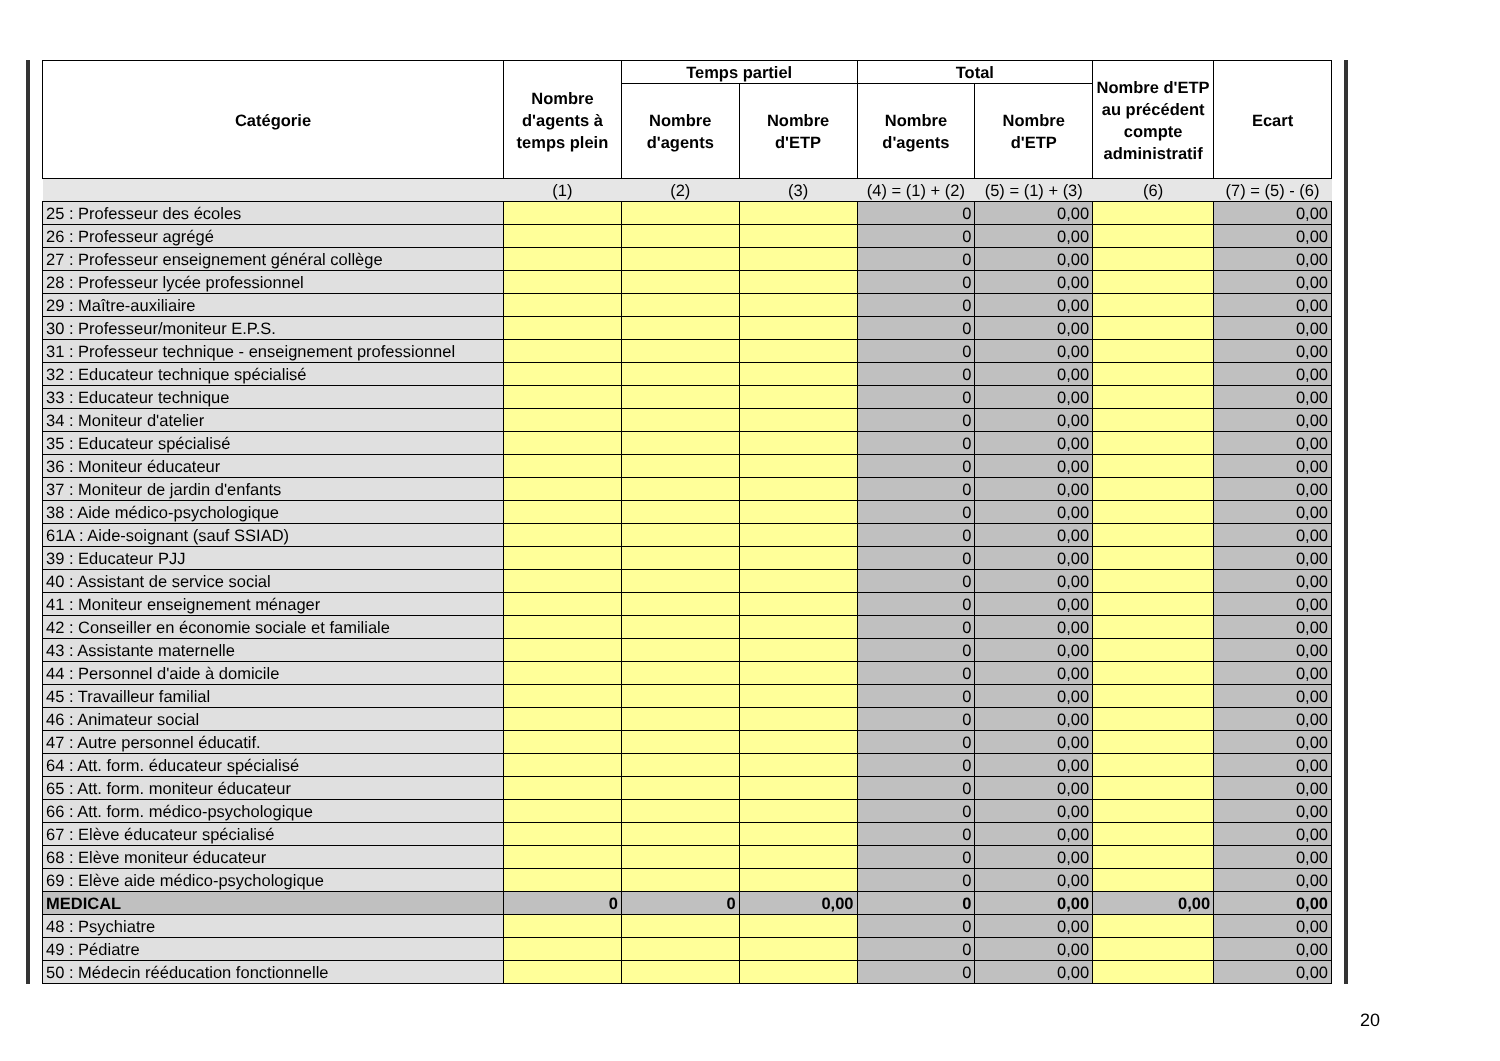| Catégorie | Nombre d'agents à temps plein | Temps partiel | | Total | | Nombre d'ETP au précédent compte administratif | Ecart |
| --- | --- | --- | --- | --- | --- | --- | --- |
| | | Nombre d'agents | Nombre d'ETP | Nombre d'agents | Nombre d'ETP | | |
| | (1) | (2) | (3) | (4) = (1) + (2) | (5) = (1) + (3) | (6) | (7) = (5) - (6) |
| 25 : Professeur des écoles | | | | 0 | 0,00 | | 0,00 |
| 26 : Professeur agrégé | | | | 0 | 0,00 | | 0,00 |
| 27 : Professeur enseignement général collège | | | | 0 | 0,00 | | 0,00 |
| 28 : Professeur lycée professionnel | | | | 0 | 0,00 | | 0,00 |
| 29 : Maître-auxiliaire | | | | 0 | 0,00 | | 0,00 |
| 30 : Professeur/moniteur E.P.S. | | | | 0 | 0,00 | | 0,00 |
| 31 : Professeur technique - enseignement professionnel | | | | 0 | 0,00 | | 0,00 |
| 32 : Educateur technique spécialisé | | | | 0 | 0,00 | | 0,00 |
| 33 : Educateur technique | | | | 0 | 0,00 | | 0,00 |
| 34 : Moniteur d'atelier | | | | 0 | 0,00 | | 0,00 |
| 35 : Educateur spécialisé | | | | 0 | 0,00 | | 0,00 |
| 36 : Moniteur éducateur | | | | 0 | 0,00 | | 0,00 |
| 37 : Moniteur de jardin d'enfants | | | | 0 | 0,00 | | 0,00 |
| 38 : Aide médico-psychologique | | | | 0 | 0,00 | | 0,00 |
| 61A : Aide-soignant (sauf SSIAD) | | | | 0 | 0,00 | | 0,00 |
| 39 : Educateur PJJ | | | | 0 | 0,00 | | 0,00 |
| 40 : Assistant de service social | | | | 0 | 0,00 | | 0,00 |
| 41 : Moniteur enseignement ménager | | | | 0 | 0,00 | | 0,00 |
| 42 : Conseiller en économie sociale et familiale | | | | 0 | 0,00 | | 0,00 |
| 43 : Assistante maternelle | | | | 0 | 0,00 | | 0,00 |
| 44 : Personnel d'aide à domicile | | | | 0 | 0,00 | | 0,00 |
| 45 : Travailleur familial | | | | 0 | 0,00 | | 0,00 |
| 46 : Animateur social | | | | 0 | 0,00 | | 0,00 |
| 47 : Autre personnel éducatif. | | | | 0 | 0,00 | | 0,00 |
| 64 : Att. form. éducateur spécialisé | | | | 0 | 0,00 | | 0,00 |
| 65 : Att. form. moniteur éducateur | | | | 0 | 0,00 | | 0,00 |
| 66 : Att. form. médico-psychologique | | | | 0 | 0,00 | | 0,00 |
| 67 : Elève éducateur spécialisé | | | | 0 | 0,00 | | 0,00 |
| 68 : Elève moniteur éducateur | | | | 0 | 0,00 | | 0,00 |
| 69 : Elève aide médico-psychologique | | | | 0 | 0,00 | | 0,00 |
| MEDICAL | 0 | 0 | 0,00 | 0 | 0,00 | 0,00 | 0,00 |
| 48 : Psychiatre | | | | 0 | 0,00 | | 0,00 |
| 49 : Pédiatre | | | | 0 | 0,00 | | 0,00 |
| 50 : Médecin rééducation fonctionnelle | | | | 0 | 0,00 | | 0,00 |
20